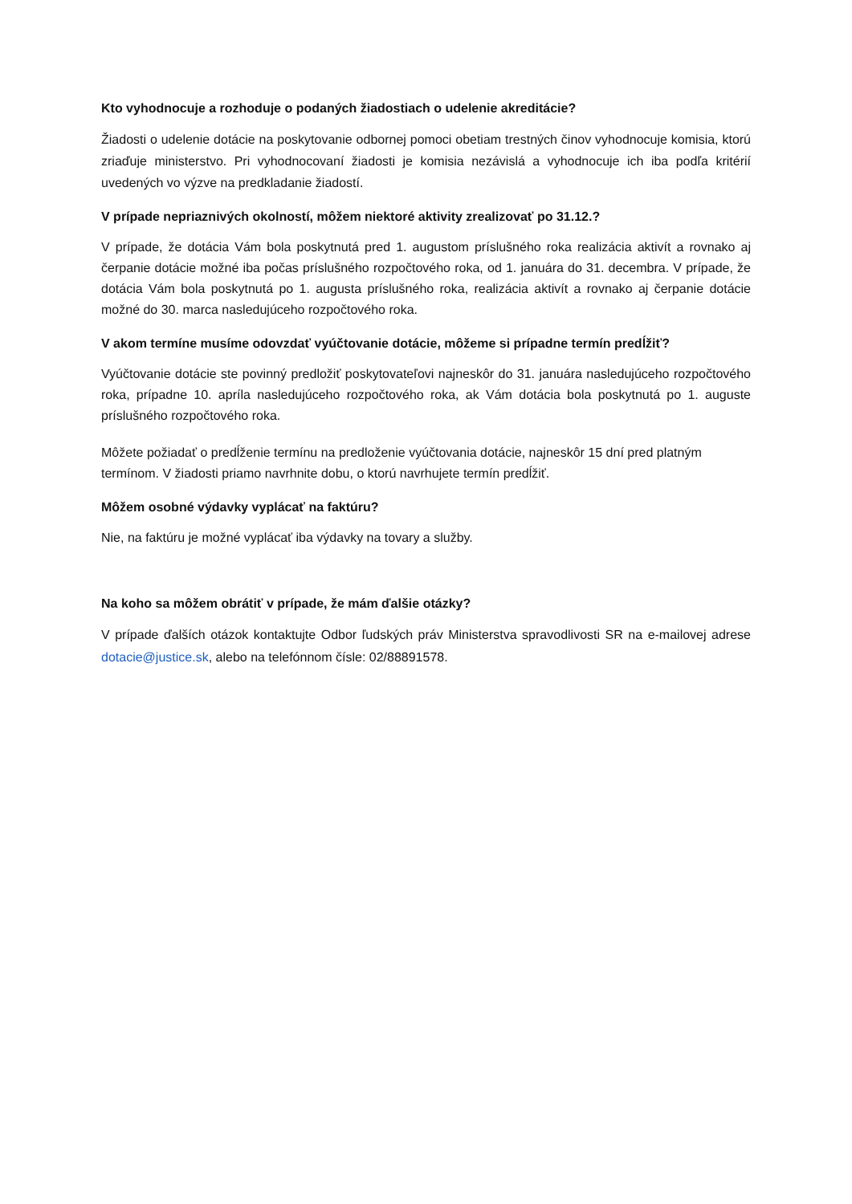Kto vyhodnocuje a rozhoduje o podaných žiadostiach o udelenie akreditácie?
Žiadosti o udelenie dotácie na poskytovanie odbornej pomoci obetiam trestných činov vyhodnocuje komisia, ktorú zriaďuje ministerstvo. Pri vyhodnocovaní žiadosti je komisia nezávislá a vyhodnocuje ich iba podľa kritérií uvedených vo výzve na predkladanie žiadostí.
V prípade nepriaznivých okolností, môžem niektoré aktivity zrealizovať po 31.12.?
V prípade, že dotácia Vám bola poskytnutá pred 1. augustom príslušného roka realizácia aktivít a rovnako aj čerpanie dotácie možné iba počas príslušného rozpočtového roka, od 1. januára do 31. decembra. V prípade, že dotácia Vám bola poskytnutá po 1. augusta príslušného roka, realizácia aktivít a rovnako aj čerpanie dotácie možné do 30. marca nasledujúceho rozpočtového roka.
V akom termíne musíme odovzdať vyúčtovanie dotácie, môžeme si prípadne termín predĺžiť?
Vyúčtovanie dotácie ste povinný predložiť poskytovateľovi najneskôr do 31. januára nasledujúceho rozpočtového roka, prípadne 10. apríla nasledujúceho rozpočtového roka, ak Vám dotácia bola poskytnutá po 1. auguste príslušného rozpočtového roka.
Môžete požiadať o predĺženie termínu na predloženie vyúčtovania dotácie, najneskôr 15 dní pred platným termínom. V žiadosti priamo navrhnite dobu, o ktorú navrhujete termín predĺžiť.
Môžem osobné výdavky vyplácať na faktúru?
Nie, na faktúru je možné vyplácať iba výdavky na tovary a služby.
Na koho sa môžem obrátiť v prípade, že mám ďalšie otázky?
V prípade ďalších otázok kontaktujte Odbor ľudských práv Ministerstva spravodlivosti SR na e-mailovej adrese dotacie@justice.sk, alebo na telefónnom čísle: 02/88891578.